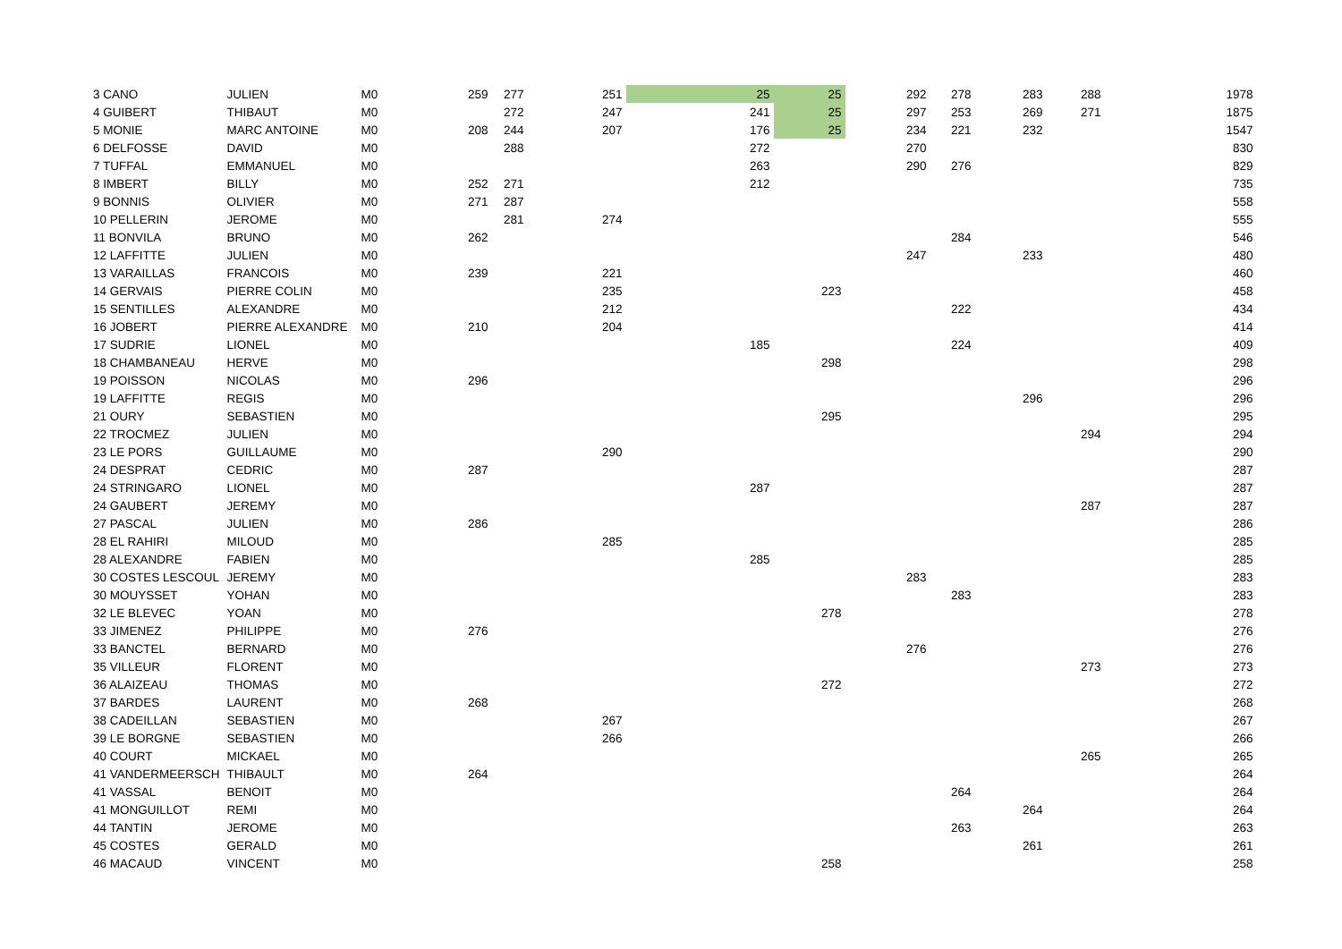| 3 CANO | JULIEN | M0 | 259 | 277 | 251 | 25 | 25 | 292 | 278 | 283 | 288 | 1978 |
| 4 GUIBERT | THIBAUT | M0 | | 272 | 247 | 241 | 25 | 297 | 253 | 269 | 271 | 1875 |
| 5 MONIE | MARC ANTOINE | M0 | 208 | 244 | 207 | 176 | 25 | 234 | 221 | 232 | | 1547 |
| 6 DELFOSSE | DAVID | M0 | | 288 | | 272 | | 270 | | | | 830 |
| 7 TUFFAL | EMMANUEL | M0 | | | | 263 | | 290 | 276 | | | 829 |
| 8 IMBERT | BILLY | M0 | 252 | 271 | | 212 | | | | | | 735 |
| 9 BONNIS | OLIVIER | M0 | 271 | 287 | | | | | | | | 558 |
| 10 PELLERIN | JEROME | M0 | | 281 | 274 | | | | | | | 555 |
| 11 BONVILA | BRUNO | M0 | 262 | | | | | | 284 | | | 546 |
| 12 LAFFITTE | JULIEN | M0 | | | | | | 247 | | 233 | | 480 |
| 13 VARAILLAS | FRANCOIS | M0 | 239 | | 221 | | | | | | | 460 |
| 14 GERVAIS | PIERRE COLIN | M0 | | | 235 | | 223 | | | | | 458 |
| 15 SENTILLES | ALEXANDRE | M0 | | | 212 | | | | 222 | | | 434 |
| 16 JOBERT | PIERRE ALEXANDRE | M0 | 210 | | 204 | | | | | | | 414 |
| 17 SUDRIE | LIONEL | M0 | | | | 185 | | | 224 | | | 409 |
| 18 CHAMBANEAU | HERVE | M0 | | | | | 298 | | | | | 298 |
| 19 POISSON | NICOLAS | M0 | 296 | | | | | | | | | 296 |
| 19 LAFFITTE | REGIS | M0 | | | | | | | | 296 | | 296 |
| 21 OURY | SEBASTIEN | M0 | | | | | 295 | | | | | 295 |
| 22 TROCMEZ | JULIEN | M0 | | | | | | | | | 294 | 294 |
| 23 LE PORS | GUILLAUME | M0 | | | 290 | | | | | | | 290 |
| 24 DESPRAT | CEDRIC | M0 | 287 | | | | | | | | | 287 |
| 24 STRINGARO | LIONEL | M0 | | | | 287 | | | | | | 287 |
| 24 GAUBERT | JEREMY | M0 | | | | | | | | | 287 | 287 |
| 27 PASCAL | JULIEN | M0 | 286 | | | | | | | | | 286 |
| 28 EL RAHIRI | MILOUD | M0 | | | 285 | | | | | | | 285 |
| 28 ALEXANDRE | FABIEN | M0 | | | | 285 | | | | | | 285 |
| 30 COSTES LESCOUL | JEREMY | M0 | | | | | | 283 | | | | 283 |
| 30 MOUYSSET | YOHAN | M0 | | | | | | | 283 | | | 283 |
| 32 LE BLEVEC | YOAN | M0 | | | | | 278 | | | | | 278 |
| 33 JIMENEZ | PHILIPPE | M0 | 276 | | | | | | | | | 276 |
| 33 BANCTEL | BERNARD | M0 | | | | | | 276 | | | | 276 |
| 35 VILLEUR | FLORENT | M0 | | | | | | | | | 273 | 273 |
| 36 ALAIZEAU | THOMAS | M0 | | | | | 272 | | | | | 272 |
| 37 BARDES | LAURENT | M0 | 268 | | | | | | | | | 268 |
| 38 CADEILLAN | SEBASTIEN | M0 | | | 267 | | | | | | | 267 |
| 39 LE BORGNE | SEBASTIEN | M0 | | | 266 | | | | | | | 266 |
| 40 COURT | MICKAEL | M0 | | | | | | | | | 265 | 265 |
| 41 VANDERMEERSCH | THIBAULT | M0 | 264 | | | | | | | | | 264 |
| 41 VASSAL | BENOIT | M0 | | | | | | | 264 | | | 264 |
| 41 MONGUILLOT | REMI | M0 | | | | | | | | 264 | | 264 |
| 44 TANTIN | JEROME | M0 | | | | | | | 263 | | | 263 |
| 45 COSTES | GERALD | M0 | | | | | | | | 261 | | 261 |
| 46 MACAUD | VINCENT | M0 | | | | | 258 | | | | | 258 |